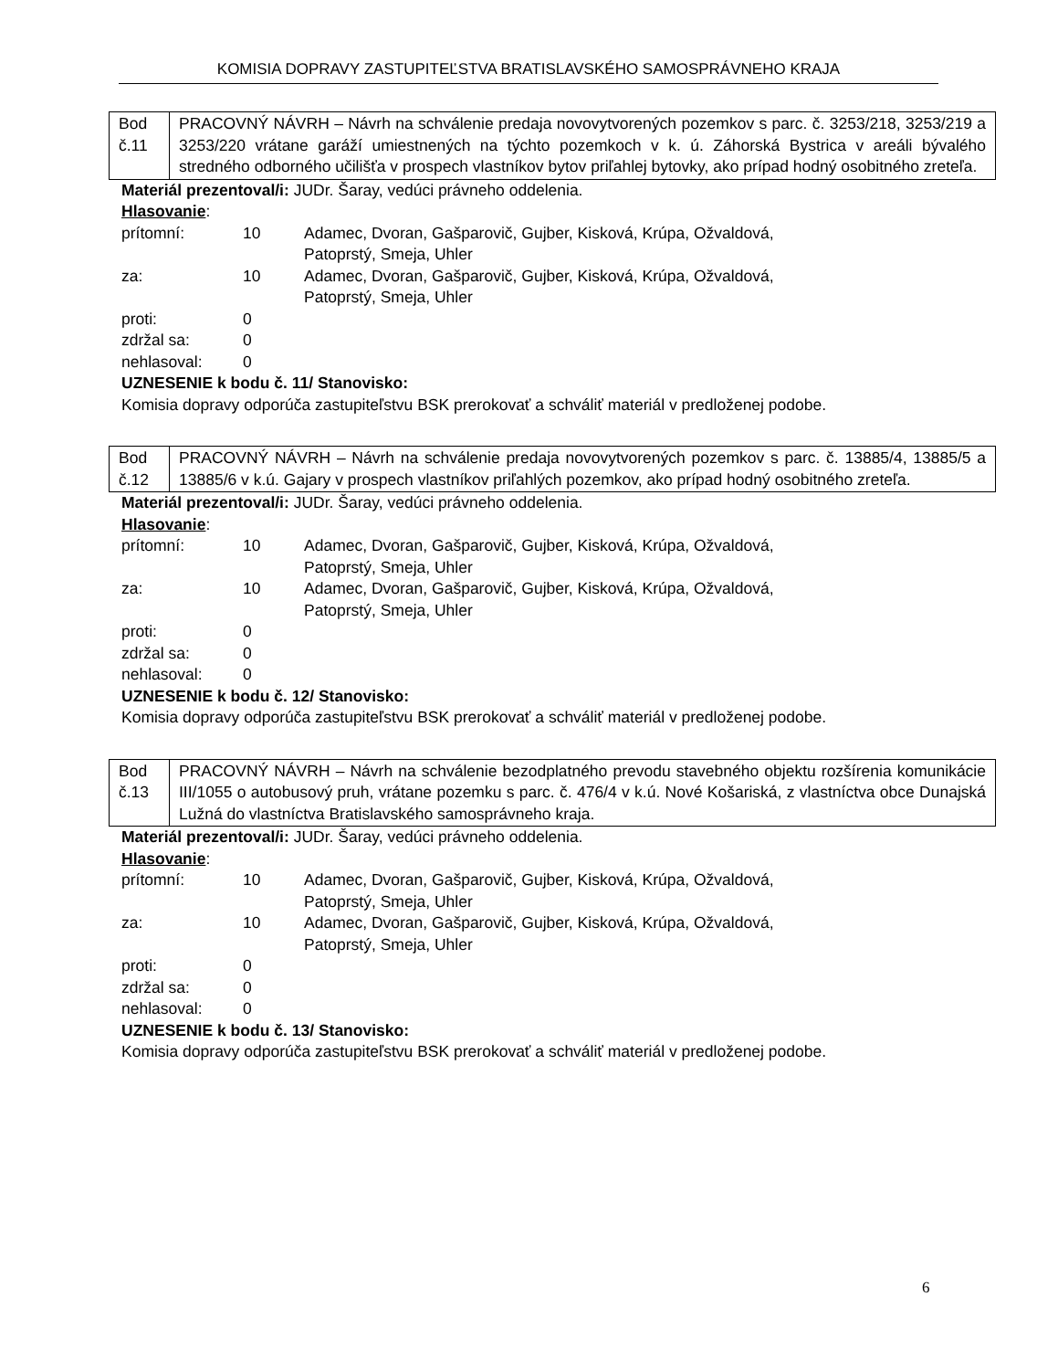KOMISIA DOPRAVY ZASTUPITEĽSTVA BRATISLAVSKÉHO SAMOSPRÁVNEHO KRAJA
| Bod č.11 | PRACOVNÝ NÁVRH – Návrh na schválenie predaja novovytvorených pozemkov s parc. č. 3253/218, 3253/219 a 3253/220 vrátane garáží umiestnených na týchto pozemkoch v k. ú. Záhorská Bystrica v areáli bývalého stredného odborného učilišťa v prospech vlastníkov bytov priľahlej bytovky, ako prípad hodný osobitného zreteľa. |
Materiál prezentoval/i: JUDr. Šaray, vedúci právneho oddelenia.
Hlasovanie:
| prítomní: | 10 | Adamec, Dvoran, Gašparovič, Gujber, Kisková, Krúpa, Ožvaldová, Patoprstý, Smeja, Uhler |
| za: | 10 | Adamec, Dvoran, Gašparovič, Gujber, Kisková, Krúpa, Ožvaldová, Patoprstý, Smeja, Uhler |
| proti: | 0 | |
| zdržal sa: | 0 | |
| nehlasoval: | 0 | |
UZNESENIE k bodu č. 11/ Stanovisko:
Komisia dopravy odporúča zastupiteľstvu BSK prerokovať a schváliť materiál v predloženej podobe.
| Bod č.12 | PRACOVNÝ NÁVRH – Návrh na schválenie predaja novovytvorených pozemkov s parc. č. 13885/4, 13885/5 a 13885/6 v k.ú. Gajary v prospech vlastníkov priľahlých pozemkov, ako prípad hodný osobitného zreteľa. |
Materiál prezentoval/i: JUDr. Šaray, vedúci právneho oddelenia.
Hlasovanie:
| prítomní: | 10 | Adamec, Dvoran, Gašparovič, Gujber, Kisková, Krúpa, Ožvaldová, Patoprstý, Smeja, Uhler |
| za: | 10 | Adamec, Dvoran, Gašparovič, Gujber, Kisková, Krúpa, Ožvaldová, Patoprstý, Smeja, Uhler |
| proti: | 0 | |
| zdržal sa: | 0 | |
| nehlasoval: | 0 | |
UZNESENIE k bodu č. 12/ Stanovisko:
Komisia dopravy odporúča zastupiteľstvu BSK prerokovať a schváliť materiál v predloženej podobe.
| Bod č.13 | PRACOVNÝ NÁVRH – Návrh na schválenie bezodplatného prevodu stavebného objektu rozšírenia komunikácie III/1055 o autobusový pruh, vrátane pozemku s parc. č. 476/4 v k.ú. Nové Košariská, z vlastníctva obce Dunajská Lužná do vlastníctva Bratislavského samosprávneho kraja. |
Materiál prezentoval/i: JUDr. Šaray, vedúci právneho oddelenia.
Hlasovanie:
| prítomní: | 10 | Adamec, Dvoran, Gašparovič, Gujber, Kisková, Krúpa, Ožvaldová, Patoprstý, Smeja, Uhler |
| za: | 10 | Adamec, Dvoran, Gašparovič, Gujber, Kisková, Krúpa, Ožvaldová, Patoprstý, Smeja, Uhler |
| proti: | 0 | |
| zdržal sa: | 0 | |
| nehlasoval: | 0 | |
UZNESENIE k bodu č. 13/ Stanovisko:
Komisia dopravy odporúča zastupiteľstvu BSK prerokovať a schváliť materiál v predloženej podobe.
6